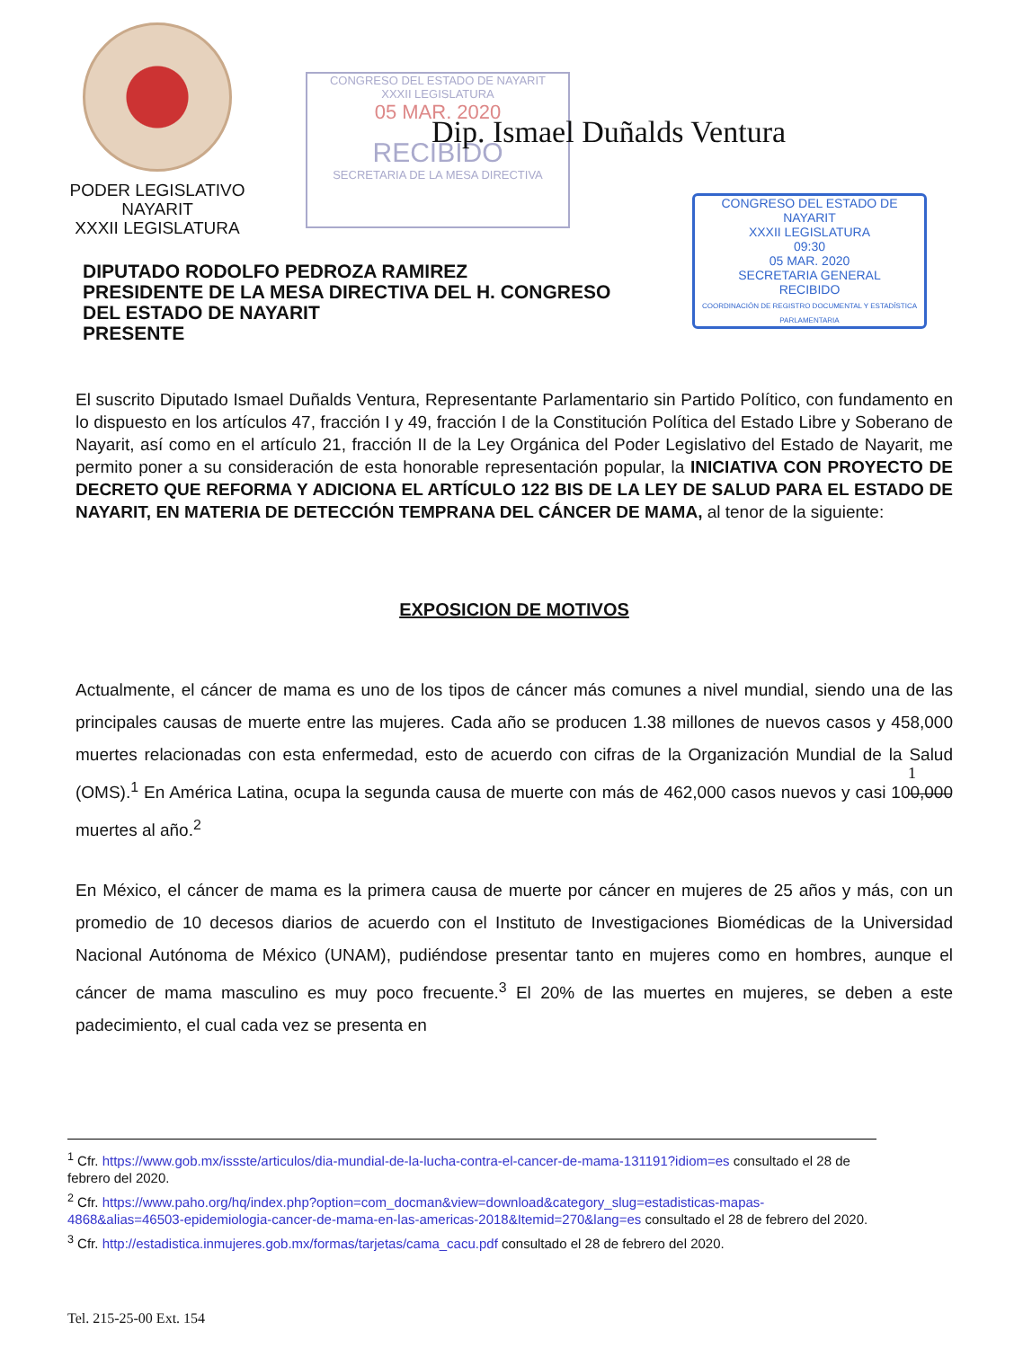PODER LEGISLATIVO
NAYARIT
XXXII LEGISLATURA
CONGRESO DEL ESTADO DE NAYARIT
XXXII LEGISLATURA
05 MAR. 2020
RECIBIDO
SECRETARIA DE LA MESA DIRECTIVA
Dip. Ismael Duñalds Ventura
CONGRESO DEL ESTADO DE NAYARIT
XXXII LEGISLATURA
09:30
05 MAR. 2020
SECRETARIA GENERAL
RECIBIDO
COORDINACIÓN DE REGISTRO DOCUMENTAL Y ESTADÍSTICA PARLAMENTARIA
DIPUTADO RODOLFO PEDROZA RAMIREZ
PRESIDENTE DE LA MESA DIRECTIVA DEL H. CONGRESO
DEL ESTADO DE NAYARIT
PRESENTE
El suscrito Diputado Ismael Duñalds Ventura, Representante Parlamentario sin Partido Político, con fundamento en lo dispuesto en los artículos 47, fracción I y 49, fracción I de la Constitución Política del Estado Libre y Soberano de Nayarit, así como en el artículo 21, fracción II de la Ley Orgánica del Poder Legislativo del Estado de Nayarit, me permito poner a su consideración de esta honorable representación popular, la INICIATIVA CON PROYECTO DE DECRETO QUE REFORMA Y ADICIONA EL ARTÍCULO 122 BIS DE LA LEY DE SALUD PARA EL ESTADO DE NAYARIT, EN MATERIA DE DETECCIÓN TEMPRANA DEL CÁNCER DE MAMA, al tenor de la siguiente:
EXPOSICION DE MOTIVOS
Actualmente, el cáncer de mama es uno de los tipos de cáncer más comunes a nivel mundial, siendo una de las principales causas de muerte entre las mujeres. Cada año se producen 1.38 millones de nuevos casos y 458,000 muertes relacionadas con esta enfermedad, esto de acuerdo con cifras de la Organización Mundial de la Salud (OMS).<sup>1</sup> En América Latina, ocupa la segunda causa de muerte con más de 462,000 casos nuevos y casi 100,000 muertes al año.<sup>2</sup>
En México, el cáncer de mama es la primera causa de muerte por cáncer en mujeres de 25 años y más, con un promedio de 10 decesos diarios de acuerdo con el Instituto de Investigaciones Biomédicas de la Universidad Nacional Autónoma de México (UNAM), pudiéndose presentar tanto en mujeres como en hombres, aunque el cáncer de mama masculino es muy poco frecuente.<sup>3</sup> El 20% de las muertes en mujeres, se deben a este padecimiento, el cual cada vez se presenta en
1
<sup>1</sup> Cfr. https://www.gob.mx/issste/articulos/dia-mundial-de-la-lucha-contra-el-cancer-de-mama-131191?idiom=es consultado el 28 de febrero del 2020.
<sup>2</sup> Cfr. https://www.paho.org/hq/index.php?option=com_docman&view=download&category_slug=estadisticas-mapas-4868&alias=46503-epidemiologia-cancer-de-mama-en-las-americas-2018&Itemid=270&lang=es consultado el 28 de febrero del 2020.
<sup>3</sup> Cfr. http://estadistica.inmujeres.gob.mx/formas/tarjetas/cama_cacu.pdf consultado el 28 de febrero del 2020.
Tel. 215-25-00 Ext. 154